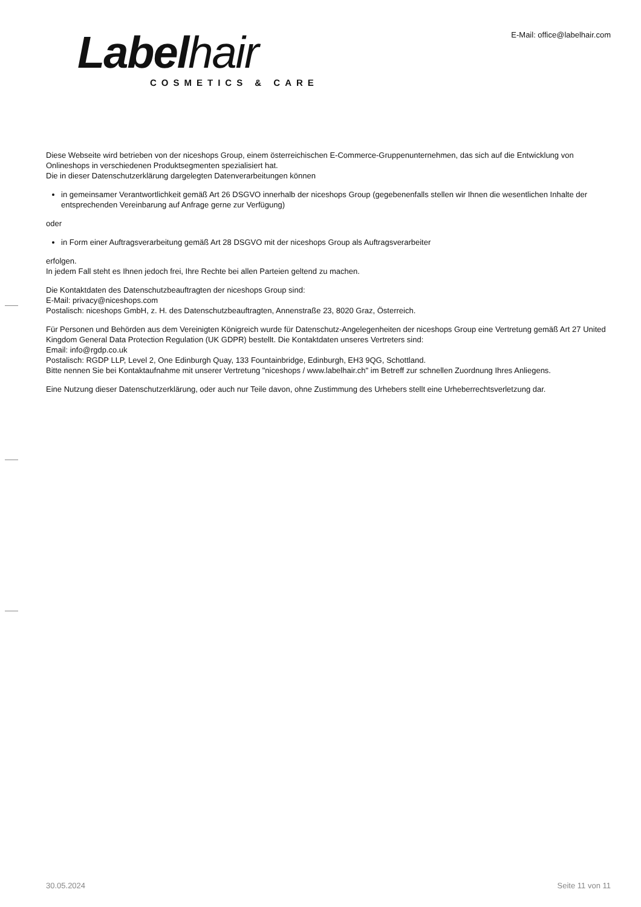Labelhair
COSMETICS & CARE
E-Mail: office@labelhair.com
Diese Webseite wird betrieben von der niceshops Group, einem österreichischen E-Commerce-Gruppenunternehmen, das sich auf die Entwicklung von Onlineshops in verschiedenen Produktsegmenten spezialisiert hat.
Die in dieser Datenschutzerklärung dargelegten Datenverarbeitungen können
in gemeinsamer Verantwortlichkeit gemäß Art 26 DSGVO innerhalb der niceshops Group (gegebenenfalls stellen wir Ihnen die wesentlichen Inhalte der entsprechenden Vereinbarung auf Anfrage gerne zur Verfügung)
oder
in Form einer Auftragsverarbeitung gemäß Art 28 DSGVO mit der niceshops Group als Auftragsverarbeiter
erfolgen.
In jedem Fall steht es Ihnen jedoch frei, Ihre Rechte bei allen Parteien geltend zu machen.
Die Kontaktdaten des Datenschutzbeauftragten der niceshops Group sind:
E-Mail: privacy@niceshops.com
Postalisch: niceshops GmbH, z. H. des Datenschutzbeauftragten, Annenstraße 23, 8020 Graz, Österreich.
Für Personen und Behörden aus dem Vereinigten Königreich wurde für Datenschutz-Angelegenheiten der niceshops Group eine Vertretung gemäß Art 27 United Kingdom General Data Protection Regulation (UK GDPR) bestellt. Die Kontaktdaten unseres Vertreters sind:
Email: info@rgdp.co.uk
Postalisch: RGDP LLP, Level 2, One Edinburgh Quay, 133 Fountainbridge, Edinburgh, EH3 9QG, Schottland.
Bitte nennen Sie bei Kontaktaufnahme mit unserer Vertretung "niceshops / www.labelhair.ch" im Betreff zur schnellen Zuordnung Ihres Anliegens.
Eine Nutzung dieser Datenschutzerklärung, oder auch nur Teile davon, ohne Zustimmung des Urhebers stellt eine Urheberrechtsverletzung dar.
30.05.2024 Seite 11 von 11